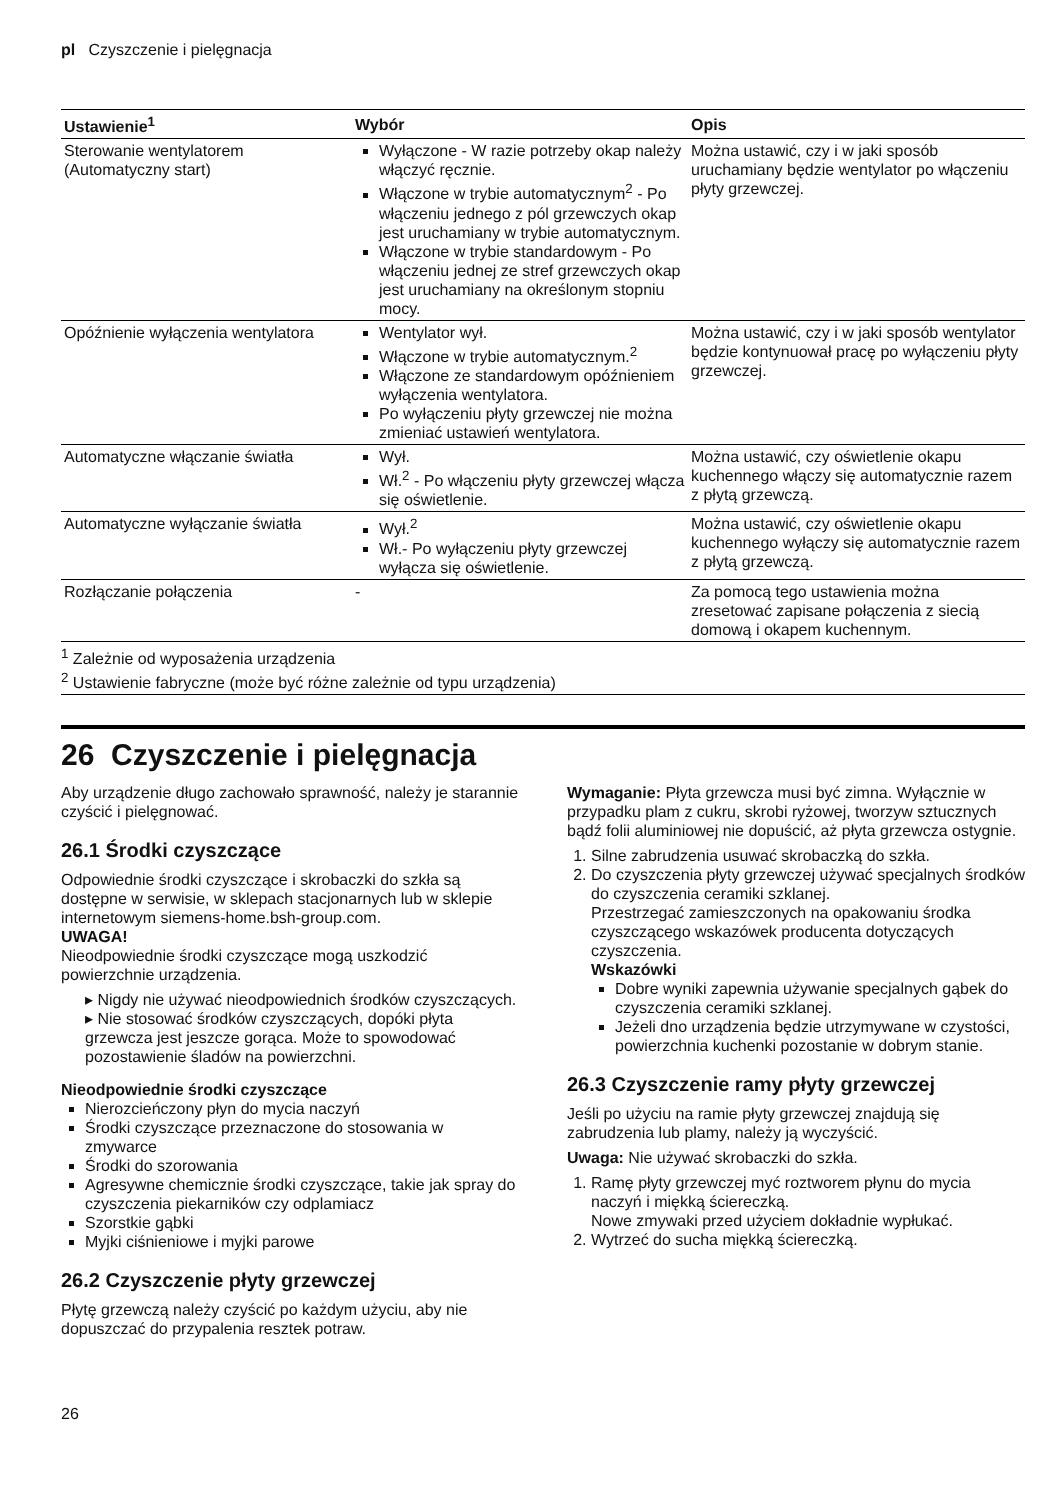pl Czyszczenie i pielęgnacja
| Ustawienie<sup>1</sup> | Wybór | Opis |
| --- | --- | --- |
| Sterowanie wentylatorem (Automatyczny start) | Wyłączone - W razie potrzeby okap należy włączyć ręcznie. Włączone w trybie automatycznym<sup>2</sup> - Po włączeniu jednego z pól grzewczych okap jest uruchamiany w trybie automatycznym. Włączone w trybie standardowym - Po włączeniu jednej ze stref grzewczych okap jest uruchamiany na określonym stopniu mocy. | Można ustawić, czy i w jaki sposób uruchamiany będzie wentylator po włączeniu płyty grzewczej. |
| Opóźnienie wyłączenia wentylatora | Wentylator wył. Włączone w trybie automatycznym.<sup>2</sup> Włączone ze standardowym opóźnieniem wyłączenia wentylatora. Po wyłączeniu płyty grzewczej nie można zmieniać ustawień wentylatora. | Można ustawić, czy i w jaki sposób wentylator będzie kontynuował pracę po wyłączeniu płyty grzewczej. |
| Automatyczne włączanie światła | Wył. Wł.<sup>2</sup> - Po włączeniu płyty grzewczej włącza się oświetlenie. | Można ustawić, czy oświetlenie okapu kuchennego włączy się automatycznie razem z płytą grzewczą. |
| Automatyczne wyłączanie światła | Wył.<sup>2</sup> Wł.- Po wyłączeniu płyty grzewczej wyłącza się oświetlenie. | Można ustawić, czy oświetlenie okapu kuchennego wyłączy się automatycznie razem z płytą grzewczą. |
| Rozłączanie połączenia | - | Za pomocą tego ustawienia można zresetować zapisane połączenia z siecią domową i okapem kuchennym. |
<sup>1</sup> Zależnie od wyposażenia urządzenia
<sup>2</sup> Ustawienie fabryczne (może być różne zależnie od typu urządzenia)
26 Czyszczenie i pielęgnacja
Aby urządzenie długo zachowało sprawność, należy je starannie czyścić i pielęgnować.
26.1 Środki czyszczące
Odpowiednie środki czyszczące i skrobaczki do szkła są dostępne w serwisie, w sklepach stacjonarnych lub w sklepie internetowym siemens-home.bsh-group.com.
UWAGA!
Nieodpowiednie środki czyszczące mogą uszkodzić powierzchnie urządzenia.
▸ Nigdy nie używać nieodpowiednich środków czyszczących.
▸ Nie stosować środków czyszczących, dopóki płyta grzewcza jest jeszcze gorąca. Może to spowodować pozostawienie śladów na powierzchni.
Nieodpowiednie środki czyszczące
Nierozcieńczony płyn do mycia naczyń
Środki czyszczące przeznaczone do stosowania w zmywarce
Środki do szorowania
Agresywne chemicznie środki czyszczące, takie jak spray do czyszczenia piekarników czy odplamiacz
Szorstkie gąbki
Myjki ciśnieniowe i myjki parowe
26.2 Czyszczenie płyty grzewczej
Płytę grzewczą należy czyścić po każdym użyciu, aby nie dopuszczać do przypalenia resztek potraw.
Wymaganie: Płyta grzewcza musi być zimna. Wyłącznie w przypadku plam z cukru, skrobi ryżowej, tworzyw sztucznych bądź folii aluminiowej nie dopuścić, aż płyta grzewcza ostygnie.
1. Silne zabrudzenia usuwać skrobaczką do szkła.
2. Do czyszczenia płyty grzewczej używać specjalnych środków do czyszczenia ceramiki szklanej.
Przestrzegać zamieszczonych na opakowaniu środka czyszczącego wskazówek producenta dotyczących czyszczenia.
Wskazówki
Dobre wyniki zapewnia używanie specjalnych gąbek do czyszczenia ceramiki szklanej.
Jeżeli dno urządzenia będzie utrzymywane w czystości, powierzchnia kuchenki pozostanie w dobrym stanie.
26.3 Czyszczenie ramy płyty grzewczej
Jeśli po użyciu na ramie płyty grzewczej znajdują się zabrudzenia lub plamy, należy ją wyczyścić.
Uwaga: Nie używać skrobaczki do szkła.
1. Ramę płyty grzewczej myć roztworem płynu do mycia naczyń i miękką ściereczką.
Nowe zmywaki przed użyciem dokładnie wypłukać.
2. Wytrzeć do sucha miękką ściereczką.
26